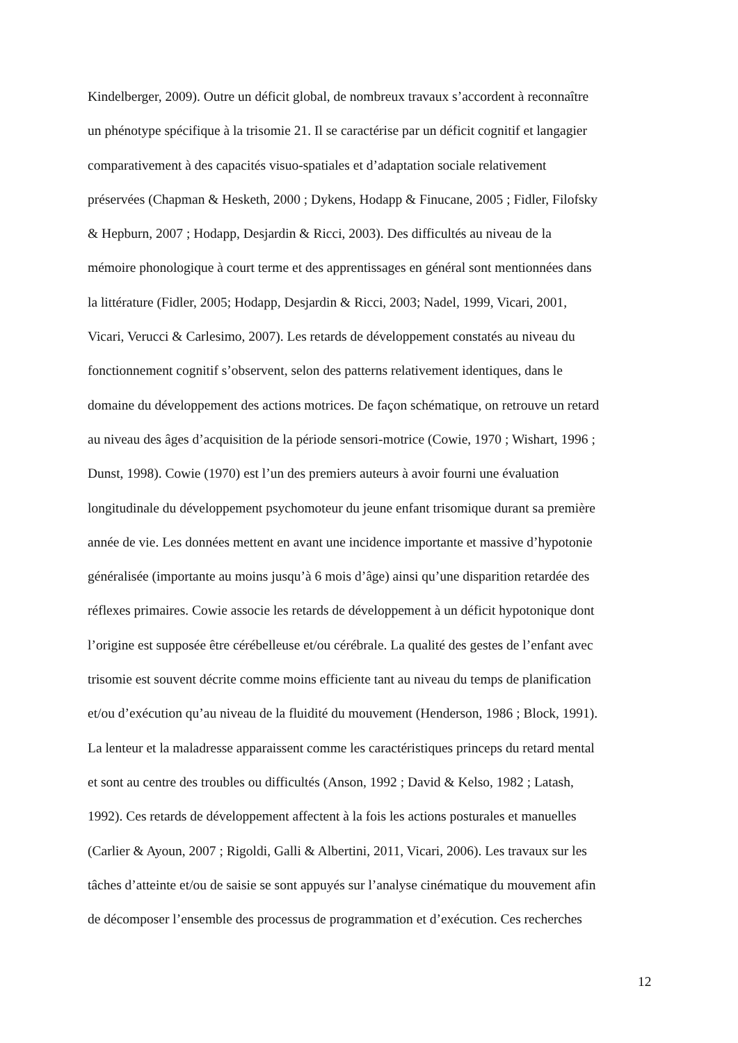Kindelberger, 2009). Outre un déficit global, de nombreux travaux s’accordent à reconnaître
un phénotype spécifique à la trisomie 21. Il se caractérise par un déficit cognitif et langagier
comparativement à des capacités visuo-spatiales et d’adaptation sociale relativement
préservées (Chapman & Hesketh, 2000 ; Dykens, Hodapp & Finucane, 2005 ; Fidler, Filofsky
& Hepburn, 2007 ; Hodapp, Desjardin & Ricci, 2003). Des difficultés au niveau de la
mémoire phonologique à court terme et des apprentissages en général sont mentionnées dans
la littérature (Fidler, 2005; Hodapp, Desjardin & Ricci, 2003; Nadel, 1999, Vicari, 2001,
Vicari, Verucci & Carlesimo, 2007). Les retards de développement constatés au niveau du
fonctionnement cognitif s’observent, selon des patterns relativement identiques, dans le
domaine du développement des actions motrices. De façon schématique, on retrouve un retard
au niveau des âges d’acquisition de la période sensori-motrice (Cowie, 1970 ; Wishart, 1996 ;
Dunst, 1998). Cowie (1970) est l’un des premiers auteurs à avoir fourni une évaluation
longitudinale du développement psychomoteur du jeune enfant trisomique durant sa première
année de vie. Les données mettent en avant une incidence importante et massive d’hypotonie
généralisée (importante au moins jusqu’à 6 mois d’âge) ainsi qu’une disparition retardée des
réflexes primaires. Cowie associe les retards de développement à un déficit hypotonique dont
l’origine est supposée être cérébelleuse et/ou cérébrale. La qualité des gestes de l’enfant avec
trisomie est souvent décrite comme moins efficiente tant au niveau du temps de planification
et/ou d’exécution qu’au niveau de la fluidité du mouvement (Henderson, 1986 ; Block, 1991).
La lenteur et la maladresse apparaissent comme les caractéristiques princeps du retard mental
et sont au centre des troubles ou difficultés (Anson, 1992 ; David & Kelso, 1982 ; Latash,
1992). Ces retards de développement affectent à la fois les actions posturales et manuelles
(Carlier & Ayoun, 2007 ; Rigoldi, Galli & Albertini, 2011, Vicari, 2006). Les travaux sur les
tâches d’atteinte et/ou de saisie se sont appuyés sur l’analyse cinématique du mouvement afin
de décomposer l’ensemble des processus de programmation et d’exécution. Ces recherches
12